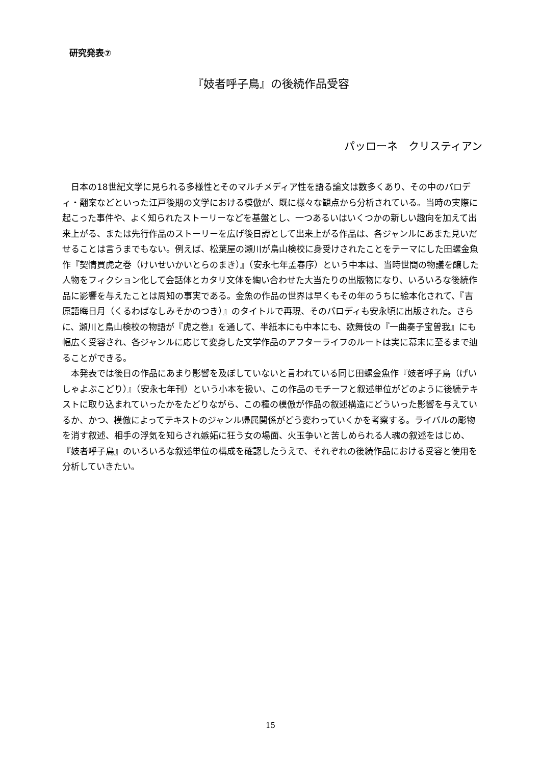研究発表⑦
『妓者呼子鳥』の後続作品受容
パッローネ　クリスティアン
日本の18世紀文学に見られる多様性とそのマルチメディア性を語る論文は数多くあり、その中のパロディ・翻案などといった江戸後期の文学における模倣が、既に様々な観点から分析されている。当時の実際に起こった事件や、よく知られたストーリーなどを基盤とし、一つあるいはいくつかの新しい趣向を加えて出来上がる、または先行作品のストーリーを広げ後日譚として出来上がる作品は、各ジャンルにあまた見いだせることは言うまでもない。例えば、松葉屋の瀬川が鳥山検校に身受けされたことをテーマにした田螺金魚作『契情買虎之巻（けいせいかいとらのまき）』（安永七年孟春序）という中本は、当時世間の物議を醸した人物をフィクション化して会話体とカタリ文体を綯い合わせた大当たりの出版物になり、いろいろな後続作品に影響を与えたことは周知の事実である。金魚の作品の世界は早くもその年のうちに絵本化されて、『吉原語晦日月（くるわばなしみそかのつき）』のタイトルで再現、そのパロディも安永頃に出版された。さらに、瀬川と鳥山検校の物語が『虎之巻』を通して、半紙本にも中本にも、歌舞伎の『一曲奏子宝曽我』にも幅広く受容され、各ジャンルに応じて変身した文学作品のアフターライフのルートは実に幕末に至るまで辿ることができる。
本発表では後日の作品にあまり影響を及ぼしていないと言われている同じ田螺金魚作『妓者呼子鳥（げいしゃよぶこどり）』（安永七年刊）という小本を扱い、この作品のモチーフと叙述単位がどのように後続テキストに取り込まれていったかをたどりながら、この種の模倣が作品の叙述構造にどういった影響を与えているか、かつ、模倣によってテキストのジャンル帰属関係がどう変わっていくかを考察する。ライバルの彫物を消す叙述、相手の浮気を知らされ嫉妬に狂う女の場面、火玉争いと苦しめられる人魂の叙述をはじめ、『妓者呼子鳥』のいろいろな叙述単位の構成を確認したうえで、それぞれの後続作品における受容と使用を分析していきたい。
15